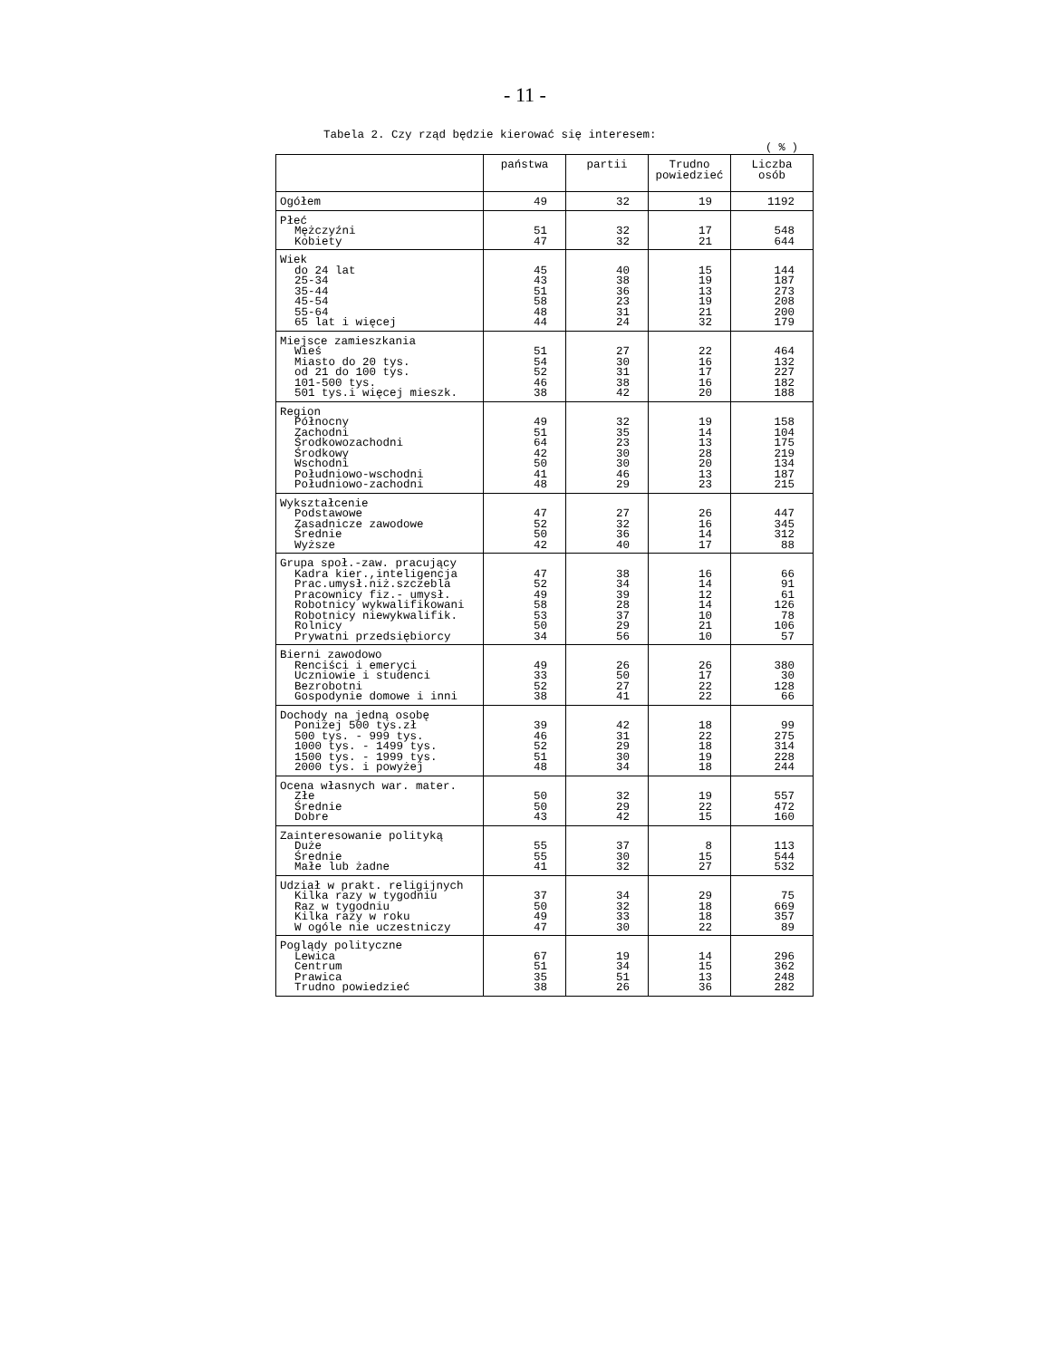- 11 -
Tabela 2. Czy rząd będzie kierować się interesem:
( % )
| | państwa | partii | Trudno powiedzieć | Liczba osób |
| --- | --- | --- | --- | --- |
| Ogółem | 49 | 32 | 19 | 1192 |
| Płeć Mężczyźni Kobiety | 51 47 | 32 32 | 17 21 | 548 644 |
| Wiek do 24 lat 25-34 35-44 45-54 55-64 65 lat i więcej | 45 43 51 58 48 44 | 40 38 36 23 31 24 | 15 19 13 19 21 32 | 144 187 273 208 200 179 |
| Miejsce zamieszkania Wieś Miasto do 20 tys. od 21 do 100 tys. 101-500 tys. 501 tys.i więcej mieszk. | 51 54 52 46 38 | 27 30 31 38 42 | 22 16 17 16 20 | 464 132 227 182 188 |
| Region Północny Zachodni Środkowozachodni Środkowy Wschodni Południowo-wschodni Południowo-zachodni | 49 51 64 42 50 41 48 | 32 35 23 30 30 46 29 | 19 14 13 28 20 13 23 | 158 104 175 219 134 187 215 |
| Wykształcenie Podstawowe Zasadnicze zawodowe Średnie Wyższe | 47 52 50 42 | 27 32 36 40 | 26 16 14 17 | 447 345 312 88 |
| Grupa społ.-zaw. pracujący Kadra kier.,inteligencja Prac.umysł.niż.szczebla Pracownicy fiz.- umysł. Robotnicy wykwalifikowani Robotnicy niewykwalifik. Rolnicy Prywatni przedsiębiorcy | 47 52 49 58 53 50 34 | 38 34 39 28 37 29 56 | 16 14 12 14 10 21 10 | 66 91 61 126 78 106 57 |
| Bierni zawodowo Renciści i emeryci Uczniowie i studenci Bezrobotni Gospodynie domowe i inni | 49 33 52 38 | 26 50 27 41 | 26 17 22 22 | 380 30 128 66 |
| Dochody na jedną osobę Poniżej 500 tys.zł 500 tys. - 999 tys. 1000 tys. - 1499 tys. 1500 tys. - 1999 tys. 2000 tys. i powyżej | 39 46 52 51 48 | 42 31 29 30 34 | 18 22 18 19 18 | 99 275 314 228 244 |
| Ocena własnych war. mater. Złe Średnie Dobre | 50 50 43 | 32 29 42 | 19 22 15 | 557 472 160 |
| Zainteresowanie polityką Duże Średnie Małe lub żadne | 55 55 41 | 37 30 32 | 8 15 27 | 113 544 532 |
| Udział w prakt. religijnych Kilka razy w tygodniu Raz w tygodniu Kilka razy w roku W ogóle nie uczestniczy | 37 50 49 47 | 34 32 33 30 | 29 18 18 22 | 75 669 357 89 |
| Poglądy polityczne Lewica Centrum Prawica Trudno powiedzieć | 67 51 35 38 | 19 34 51 26 | 14 15 13 36 | 296 362 248 282 |